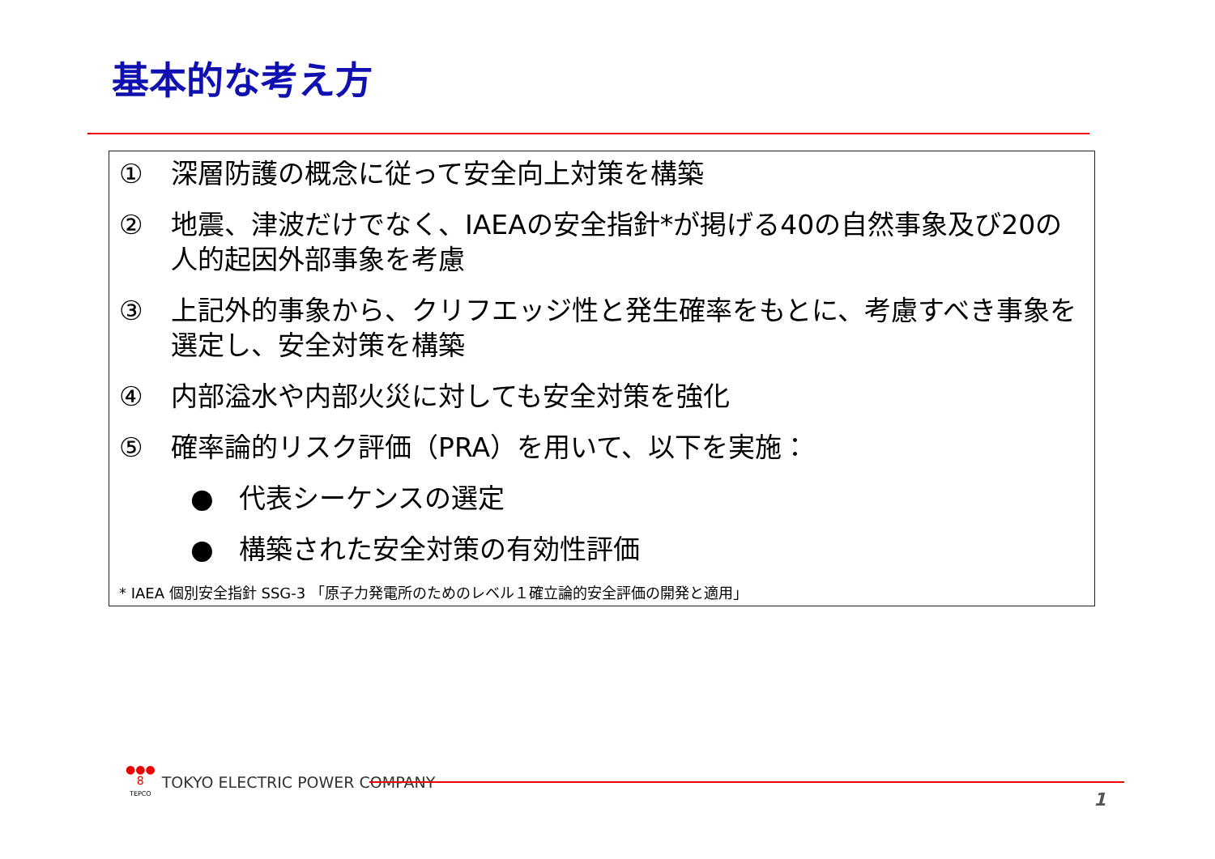基本的な考え方
① 深層防護の概念に従って安全向上対策を構築
② 地震、津波だけでなく、IAEAの安全指針*が掲げる40の自然事象及び20の人的起因外部事象を考慮
③ 上記外的事象から、クリフエッジ性と発生確率をもとに、考慮すべき事象を選定し、安全対策を構築
④ 内部溢水や内部火災に対しても安全対策を強化
⑤ 確率論的リスク評価（PRA）を用いて、以下を実施：
● 代表シーケンスの選定
● 構築された安全対策の有効性評価
* IAEA 個別安全指針 SSG-3 「原子力発電所のためのレベル１確立論的安全評価の開発と適用」
●●●
8
TEPCO
TOKYO ELECTRIC POWER COMPANY
1